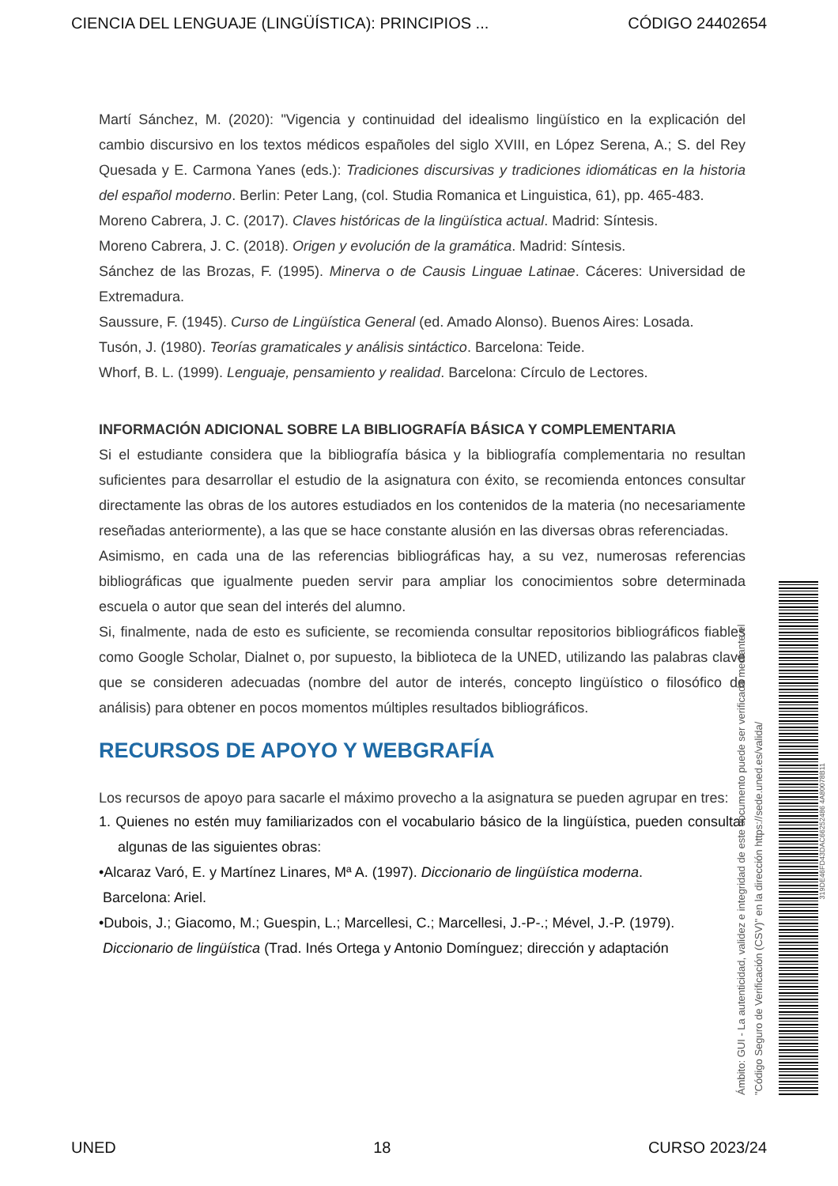CIENCIA DEL LENGUAJE (LINGÜÍSTICA): PRINCIPIOS ... CÓDIGO 24402654
Martí Sánchez, M. (2020): "Vigencia y continuidad del idealismo lingüístico en la explicación del cambio discursivo en los textos médicos españoles del siglo XVIII, en López Serena, A.; S. del Rey Quesada y E. Carmona Yanes (eds.): Tradiciones discursivas y tradiciones idiomáticas en la historia del español moderno. Berlin: Peter Lang, (col. Studia Romanica et Linguistica, 61), pp. 465-483.
Moreno Cabrera, J. C. (2017). Claves históricas de la lingüística actual. Madrid: Síntesis.
Moreno Cabrera, J. C. (2018). Origen y evolución de la gramática. Madrid: Síntesis.
Sánchez de las Brozas, F. (1995). Minerva o de Causis Linguae Latinae. Cáceres: Universidad de Extremadura.
Saussure, F. (1945). Curso de Lingüística General (ed. Amado Alonso). Buenos Aires: Losada.
Tusón, J. (1980). Teorías gramaticales y análisis sintáctico. Barcelona: Teide.
Whorf, B. L. (1999). Lenguaje, pensamiento y realidad. Barcelona: Círculo de Lectores.
INFORMACIÓN ADICIONAL SOBRE LA BIBLIOGRAFÍA BÁSICA Y COMPLEMENTARIA
Si el estudiante considera que la bibliografía básica y la bibliografía complementaria no resultan suficientes para desarrollar el estudio de la asignatura con éxito, se recomienda entonces consultar directamente las obras de los autores estudiados en los contenidos de la materia (no necesariamente reseñadas anteriormente), a las que se hace constante alusión en las diversas obras referenciadas.
Asimismo, en cada una de las referencias bibliográficas hay, a su vez, numerosas referencias bibliográficas que igualmente pueden servir para ampliar los conocimientos sobre determinada escuela o autor que sean del interés del alumno.
Si, finalmente, nada de esto es suficiente, se recomienda consultar repositorios bibliográficos fiables como Google Scholar, Dialnet o, por supuesto, la biblioteca de la UNED, utilizando las palabras clave que se consideren adecuadas (nombre del autor de interés, concepto lingüístico o filosófico de análisis) para obtener en pocos momentos múltiples resultados bibliográficos.
RECURSOS DE APOYO Y WEBGRAFÍA
Los recursos de apoyo para sacarle el máximo provecho a la asignatura se pueden agrupar en tres:
1. Quienes no estén muy familiarizados con el vocabulario básico de la lingüística, pueden consultar algunas de las siguientes obras:
•Alcaraz Varó, E. y Martínez Linares, Mª A. (1997). Diccionario de lingüística moderna.
Barcelona: Ariel.
•Dubois, J.; Giacomo, M.; Guespin, L.; Marcellesi, C.; Marcellesi, J.-P-.; Mével, J.-P. (1979).
Diccionario de lingüística (Trad. Inés Ortega y Antonio Domínguez; dirección y adaptación
Ámbito: GUI - La autenticidad, validez e integridad de este documento puede ser verificada mediante el
"Código Seguro de Verificación (CSV)" en la dirección https://sede.uned.es/valida/
319DE46FD43DAC66252486 4A80078B11
UNED 18 CURSO 2023/24